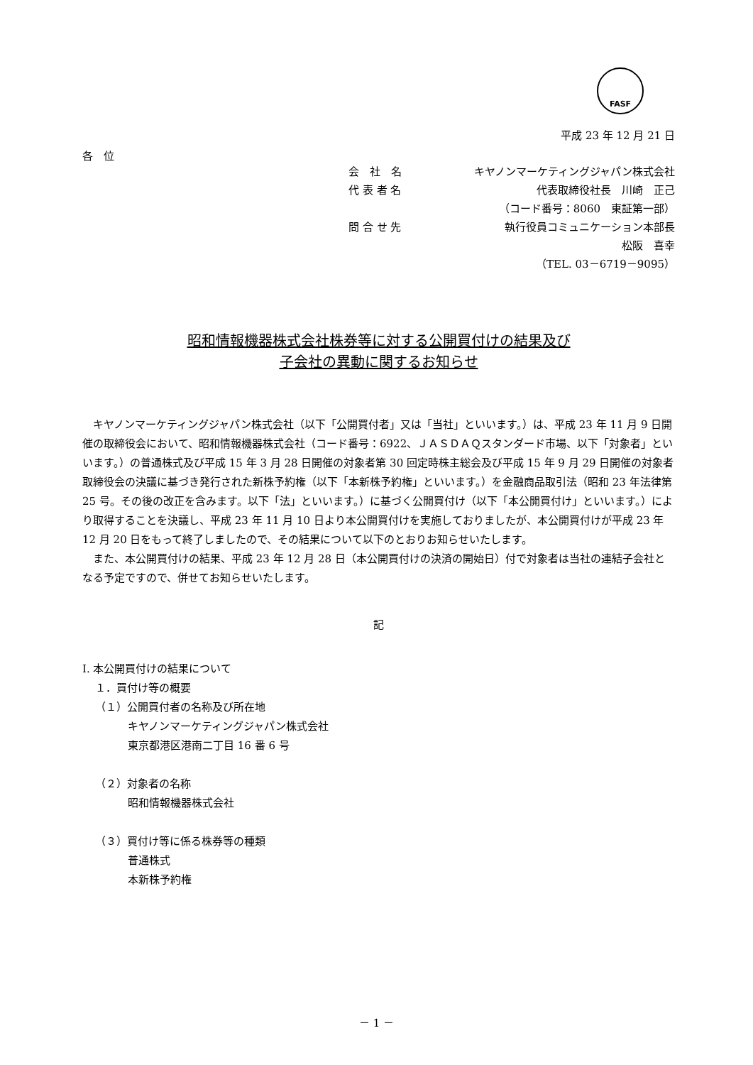FASF
平成 23 年 12 月 21 日
各　位
会　社　名 キヤノンマーケティングジャパン株式会社
代 表 者 名 代表取締役社長　川崎　正己
（コード番号：8060　東証第一部）
問 合 せ 先 執行役員コミュニケーション本部長
松阪　喜幸
（TEL. 03－6719－9095）
昭和情報機器株式会社株券等に対する公開買付けの結果及び
子会社の異動に関するお知らせ
キヤノンマーケティングジャパン株式会社（以下「公開買付者」又は「当社」といいます。）は、平成 23 年 11 月 9 日開催の取締役会において、昭和情報機器株式会社（コード番号：6922、ＪＡＳＤＡＱスタンダード市場、以下「対象者」といいます。）の普通株式及び平成 15 年 3 月 28 日開催の対象者第 30 回定時株主総会及び平成 15 年 9 月 29 日開催の対象者取締役会の決議に基づき発行された新株予約権（以下「本新株予約権」といいます。）を金融商品取引法（昭和 23 年法律第 25 号。その後の改正を含みます。以下「法」といいます。）に基づく公開買付け（以下「本公開買付け」といいます。）により取得することを決議し、平成 23 年 11 月 10 日より本公開買付けを実施しておりましたが、本公開買付けが平成 23 年 12 月 20 日をもって終了しましたので、その結果について以下のとおりお知らせいたします。
また、本公開買付けの結果、平成 23 年 12 月 28 日（本公開買付けの決済の開始日）付で対象者は当社の連結子会社となる予定ですので、併せてお知らせいたします。
記
Ⅰ. 本公開買付けの結果について
１．買付け等の概要
（１）公開買付者の名称及び所在地
キヤノンマーケティングジャパン株式会社
東京都港区港南二丁目 16 番 6 号
（２）対象者の名称
昭和情報機器株式会社
（３）買付け等に係る株券等の種類
普通株式
本新株予約権
－ 1 －